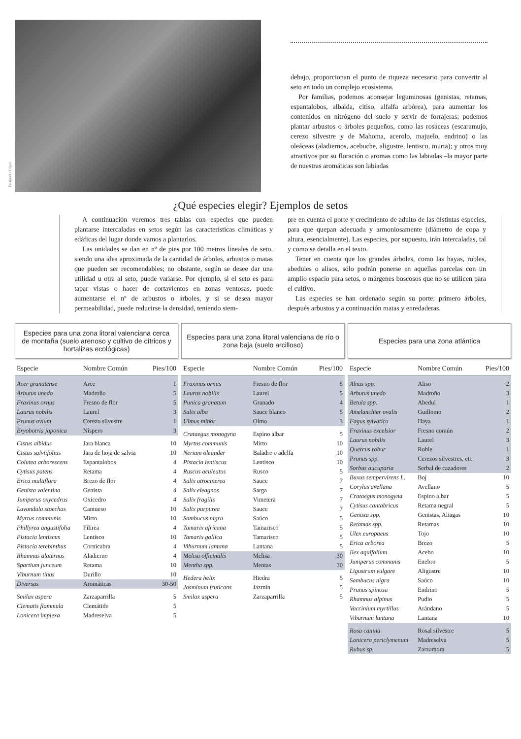Fernando López
debajo, proporcionan el punto de riqueza necesario para convertir al seto en todo un complejo ecosistema.
Por familias, podemos aconsejar leguminosas (genistas, retamas, espantalobos, albaida, citiso, alfalfa arbórea), para aumentar los contenidos en nitrógeno del suelo y servir de forrajeras; podemos plantar arbustos o árboles pequeños, como las rosáceas (escaramujo, cerezo silvestre y de Mahoma, acerolo, majuelo, endrino) o las oleáceas (aladiernos, acebuche, aligustre, lentisco, murta); y otros muy atractivos por su floración o aromas como las labiadas –la mayor parte de nuestras aromáticas son labiadas
¿Qué especies elegir? Ejemplos de setos
A continuación veremos tres tablas con especies que pueden plantarse intercaladas en setos según las características climáticas y edáficas del lugar donde vamos a plantarlos.
Las unidades se dan en nº de pies por 100 metros lineales de seto, siendo una idea aproximada de la cantidad de árboles, arbustos o matas que pueden ser recomendables; no obstante, según se desee dar una utilidad u otra al seto, puede variarse. Por ejemplo, si el seto es para tapar vistas o hacer de cortavientos en zonas ventosas, puede aumentarse el nº de arbustos o árboles, y si se desea mayor permeabilidad, puede reducirse la densidad, teniendo siem-
pre en cuenta el porte y crecimiento de adulto de las distintas especies, para que quepan adecuada y armoniosamente (diámetro de copa y altura, esencialmente). Las especies, por supuesto, irán intercaladas, tal y como se detalla en el texto.
Tener en cuenta que los grandes árboles, como las hayas, robles, abedules o alisos, sólo podrán ponerse en aquellas parcelas con un amplio espacio para setos, o márgenes boscosos que no se utilicen para el cultivo.
Las especies se han ordenado según su porte: primero árboles, después arbustos y a continuación matas y enredaderas.
Especies para una zona litoral valenciana cerca de montaña (suelo arenoso y cultivo de cítricos y hortalizas ecológicas)
| Especie | Nombre Común | Pies/100 |
| --- | --- | --- |
| Acer granatense | Arce | 1 |
| Arbutus unedo | Madroño | 5 |
| Fraxinus ornus | Fresno de flor | 5 |
| Laurus nobilis | Laurel | 3 |
| Prunus avium | Cerezo silvestre | 1 |
| Eryobotria japonica | Níspero | 3 |
| Cistus albidus | Jara blanca | 10 |
| Cistus salviifolius | Jara de hoja de salvia | 10 |
| Colutea arborescens | Espantalobos | 4 |
| Cytisus patens | Retama | 4 |
| Erica multiflora | Brezo de flor | 4 |
| Genista valentina | Genista | 4 |
| Juniperus oxycedrus | Oxicedro | 4 |
| Lavandula stoechas | Cantueso | 10 |
| Myrtus communis | Mirto | 10 |
| Phillyrea angustifolia | Filirea | 4 |
| Pistacia lentiscus | Lentisco | 10 |
| Pistacia terebinthus | Cornicabra | 4 |
| Rhamnus alaternus | Aladierno | 4 |
| Spartium junceum | Retama | 10 |
| Viburnum tinus | Durillo | 10 |
| Diversas | Aromáticas | 30-50 |
| Smilax aspera | Zarzaparrilla | 5 |
| Clematis flammula | Clemátide | 5 |
| Lonicera implexa | Madreselva | 5 |
Especies para una zona litoral valenciana de río o zona baja (suelo arcilloso)
| Especie | Nombre Común | Pies/100 |
| --- | --- | --- |
| Fraxinus ornus | Fresno de flor | 5 |
| Laurus nobilis | Laurel | 5 |
| Punica granatum | Granado | 4 |
| Salix alba | Sauce blanco | 5 |
| Ulmus minor | Olmo | 3 |
| Crataegus monogyna | Espino albar | 5 |
| Myrtus communis | Mirto | 10 |
| Nerium oleander | Baladre o adelfa | 10 |
| Pistacia lentiscus | Lentisco | 10 |
| Ruscus aculeatus | Rusco | 5 |
| Salix atrocinerea | Sauce | 7 |
| Salix eleagnos | Sarga | 7 |
| Salix fragilis | Vimetera | 7 |
| Salix purpurea | Sauce | 7 |
| Sambucus nigra | Saúco | 5 |
| Tamarix africana | Tamarisco | 5 |
| Tamarix gallica | Tamarisco | 5 |
| Viburnum lantana | Lantana | 5 |
| Melisa officinalis | Melisa | 30 |
| Mentha spp. | Mentas | 30 |
| Hedera helix | Hiedra | 5 |
| Jasminum fruticans | Jazmín | 5 |
| Smilax aspera | Zarzaparrilla | 5 |
Especies para una zona atlántica
| Especie | Nombre Común | Pies/100 |
| --- | --- | --- |
| Alnus spp. | Aliso | 2 |
| Arbutus unedo | Madroño | 3 |
| Betula spp. | Abedul | 1 |
| Amelanchier ovalis | Guillomo | 2 |
| Fagus sylvatica | Haya | 1 |
| Fraxinus excelsior | Fresno común | 2 |
| Laurus nobilis | Laurel | 3 |
| Quercus robur | Roble | 1 |
| Prunus spp. | Cerezos silvestres, etc. | 3 |
| Sorbus aucuparia | Serbal de cazadores | 2 |
| Buxus sempervirens L. | Boj | 10 |
| Corylus avellana | Avellano | 5 |
| Crataegus monogyna | Espino albar | 5 |
| Cytisus cantabricus | Retama negral | 5 |
| Genista spp. | Genistas, Aliagas | 10 |
| Retamas spp. | Retamas | 10 |
| Ulex europaeus | Tojo | 10 |
| Erica arborea | Brezo | 5 |
| Ilex aquifolium | Acebo | 10 |
| Juniperus communis | Enebro | 5 |
| Ligustrum vulgare | Aligustre | 10 |
| Sambucus nigra | Saúco | 10 |
| Prunus spinosa | Endrino | 5 |
| Rhamnus alpinus | Pudio | 5 |
| Vaccinium myrtillus | Arándano | 5 |
| Viburnum lantana | Lantana | 10 |
| Rosa canina | Rosal silvestre | 5 |
| Lonicera periclymenum | Madreselva | 5 |
| Rubus sp. | Zarzamora | 5 |